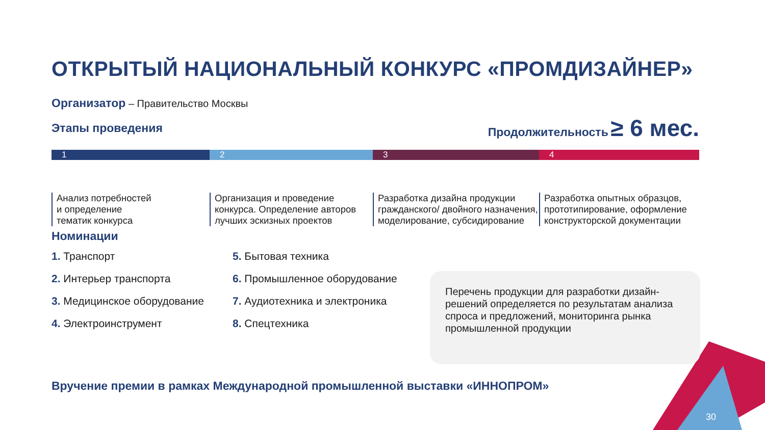ОТКРЫТЫЙ НАЦИОНАЛЬНЫЙ КОНКУРС «ПРОМДИЗАЙНЕР»
Организатор – Правительство Москвы
Этапы проведения Продолжительность ≥ 6 мес.
1 2 3 4
Анализ потребностей
и определение
тематик конкурса
Организация и проведение конкурса. Определение авторов лучших эскизных проектов
Разработка дизайна продукции гражданского/ двойного назначения, моделирование, субсидирование
Разработка опытных образцов, прототипирование, оформление конструкторской документации
Номинации
1. Транспорт
2. Интерьер транспорта
3. Медицинское оборудование
4. Электроинструмент
5. Бытовая техника
6. Промышленное оборудование
7. Аудиотехника и электроника
8. Спецтехника
Перечень продукции для разработки дизайн-решений определяется по результатам анализа спроса и предложений, мониторинга рынка промышленной продукции
Вручение премии в рамках Международной промышленной выставки «ИННОПРОМ»
30